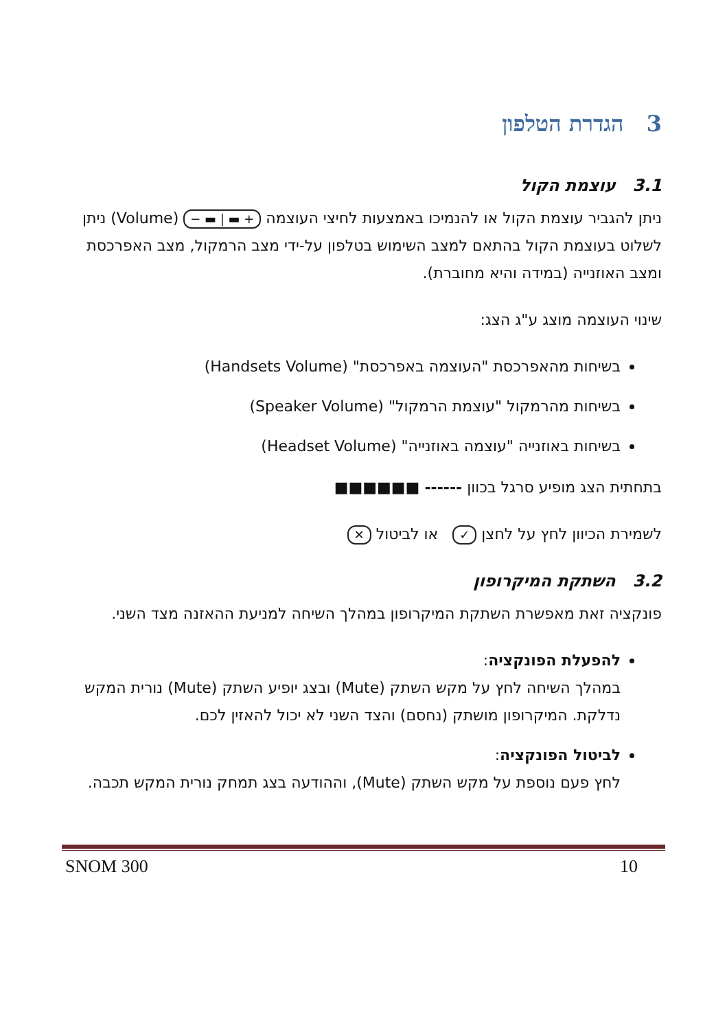3 הגדרת הטלפון
3.1 עוצמת הקול
ניתן להגביר עוצמת הקול או להנמיכו באמצעות לחיצי העוצמה + ▬ | ▬ − (Volume) ניתן לשלוט בעוצמת הקול בהתאם למצב השימוש בטלפון על-ידי מצב הרמקול, מצב האפרכסת ומצב האוזנייה (במידה והיא מחוברת).
שינוי העוצמה מוצג ע"ג הצג:
בשיחות מהאפרכסת "העוצמה באפרכסת" (Handsets Volume)
בשיחות מהרמקול "עוצמת הרמקול" (Speaker Volume)
בשיחות באוזנייה "עוצמה באוזנייה" (Headset Volume)
בתחתית הצג מופיע סרגל בכוון ------ ■■■■■■
לשמירת הכיוון לחץ על לחצן ✓ או לביטול ✕
3.2 השתקת המיקרופון
פונקציה זאת מאפשרת השתקת המיקרופון במהלך השיחה למניעת ההאזנה מצד השני.
להפעלת הפונקציה:
במהלך השיחה לחץ על מקש השתק (Mute) ובצג יופיע השתק (Mute) נורית המקש נדלקת. המיקרופון מושתק (נחסם) והצד השני לא יכול להאזין לכם.
לביטול הפונקציה:
לחץ פעם נוספת על מקש השתק (Mute), וההודעה בצג תמחק נורית המקש תכבה.
SNOM 300 10